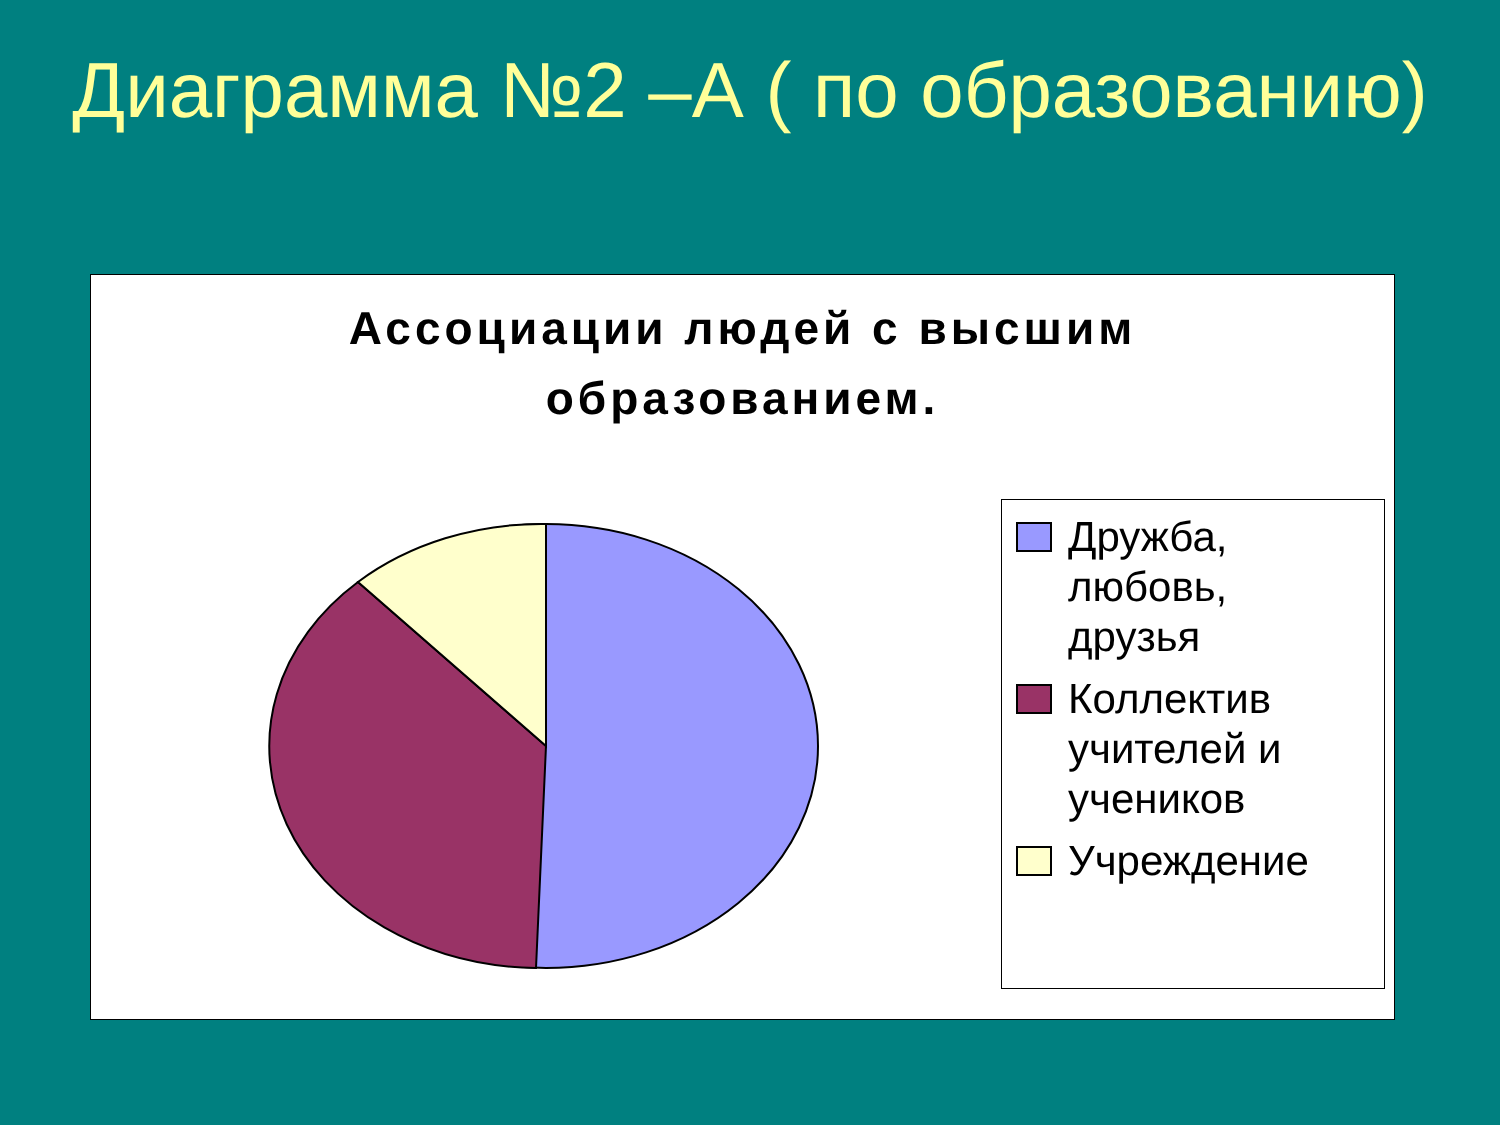Диаграмма №2 –А ( по образованию)
Ассоциации людей с высшим
образованием.
Дружба, любовь, друзья
Коллектив учителей и учеников
Учреждение